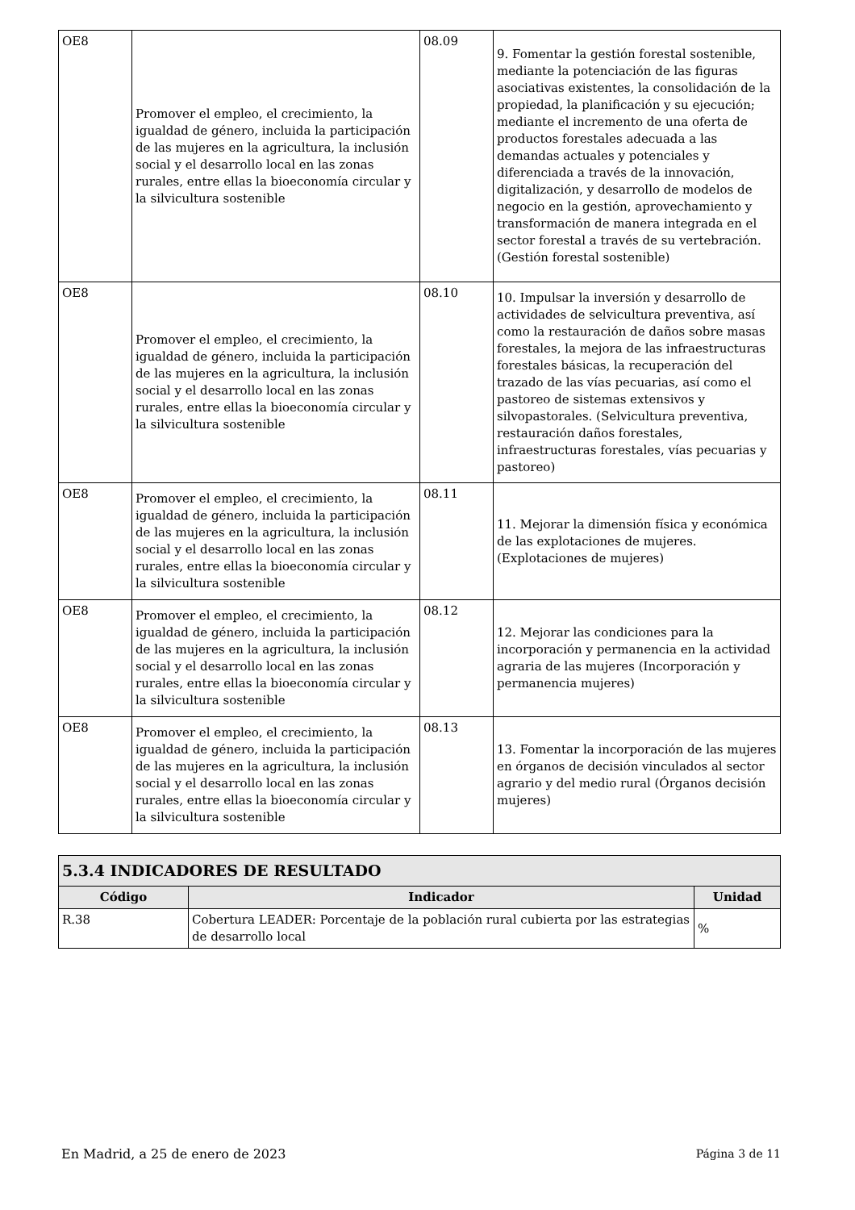| OE8 | Promover el empleo, el crecimiento, la igualdad de género, incluida la participación de las mujeres en la agricultura, la inclusión social y el desarrollo local en las zonas rurales, entre ellas la bioeconomía circular y la silvicultura sostenible | 08.09 | 9. Fomentar la gestión forestal sostenible, mediante la potenciación de las figuras asociativas existentes, la consolidación de la propiedad, la planificación y su ejecución; mediante el incremento de una oferta de productos forestales adecuada a las demandas actuales y potenciales y diferenciada a través de la innovación, digitalización, y desarrollo de modelos de negocio en la gestión, aprovechamiento y transformación de manera integrada en el sector forestal a través de su vertebración. (Gestión forestal sostenible) |
| OE8 | Promover el empleo, el crecimiento, la igualdad de género, incluida la participación de las mujeres en la agricultura, la inclusión social y el desarrollo local en las zonas rurales, entre ellas la bioeconomía circular y la silvicultura sostenible | 08.10 | 10. Impulsar la inversión y desarrollo de actividades de selvicultura preventiva, así como la restauración de daños sobre masas forestales, la mejora de las infraestructuras forestales básicas, la recuperación del trazado de las vías pecuarias, así como el pastoreo de sistemas extensivos y silvopastorales. (Selvicultura preventiva, restauración daños forestales, infraestructuras forestales, vías pecuarias y pastoreo) |
| OE8 | Promover el empleo, el crecimiento, la igualdad de género, incluida la participación de las mujeres en la agricultura, la inclusión social y el desarrollo local en las zonas rurales, entre ellas la bioeconomía circular y la silvicultura sostenible | 08.11 | 11. Mejorar la dimensión física y económica de las explotaciones de mujeres. (Explotaciones de mujeres) |
| OE8 | Promover el empleo, el crecimiento, la igualdad de género, incluida la participación de las mujeres en la agricultura, la inclusión social y el desarrollo local en las zonas rurales, entre ellas la bioeconomía circular y la silvicultura sostenible | 08.12 | 12. Mejorar las condiciones para la incorporación y permanencia en la actividad agraria de las mujeres (Incorporación y permanencia mujeres) |
| OE8 | Promover el empleo, el crecimiento, la igualdad de género, incluida la participación de las mujeres en la agricultura, la inclusión social y el desarrollo local en las zonas rurales, entre ellas la bioeconomía circular y la silvicultura sostenible | 08.13 | 13. Fomentar la incorporación de las mujeres en órganos de decisión vinculados al sector agrario y del medio rural (Órganos decisión mujeres) |
| 5.3.4 INDICADORES DE RESULTADO | | |
| --- | --- | --- |
| Código | Indicador | Unidad |
| R.38 | Cobertura LEADER: Porcentaje de la población rural cubierta por las estrategias de desarrollo local | % |
En Madrid, a 25 de enero de 2023 Página 3 de 11